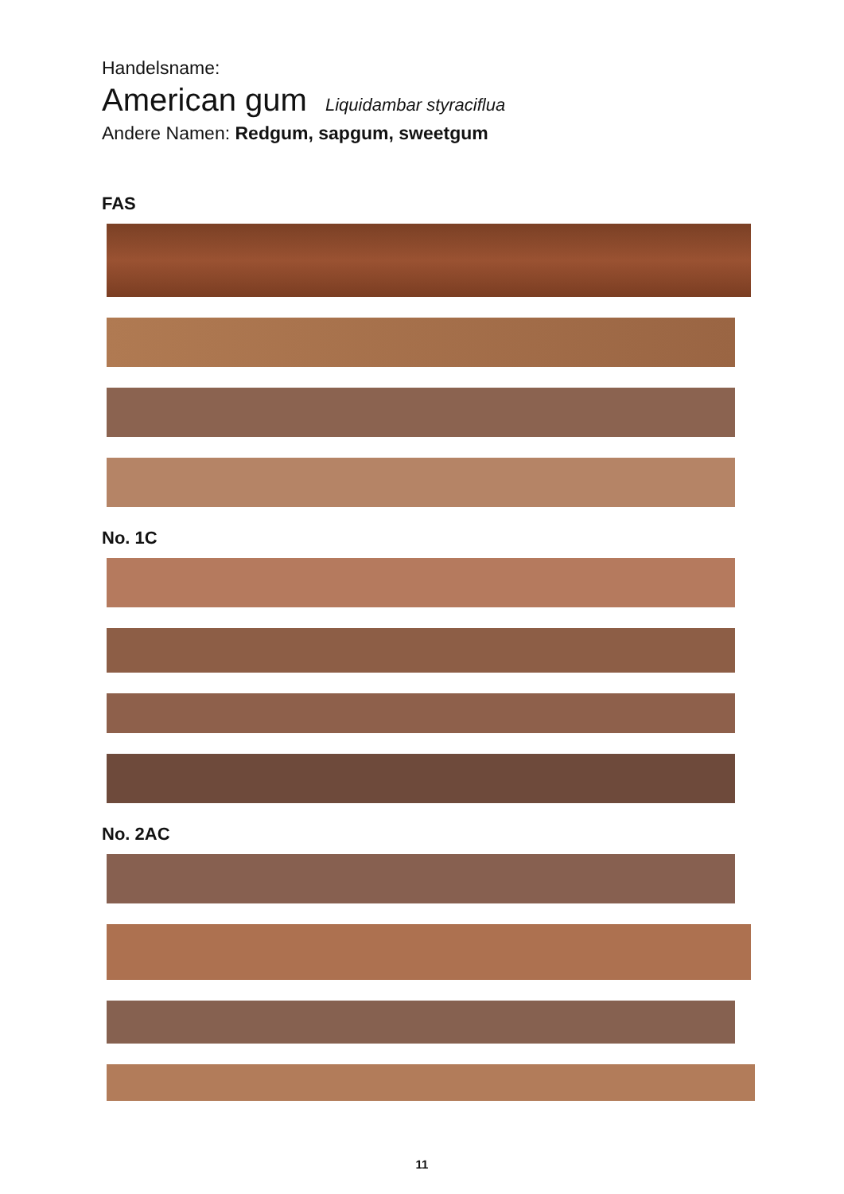Handelsname:
American gum Liquidambar styraciflua
Andere Namen: Redgum, sapgum, sweetgum
FAS
No. 1C
No. 2AC
11